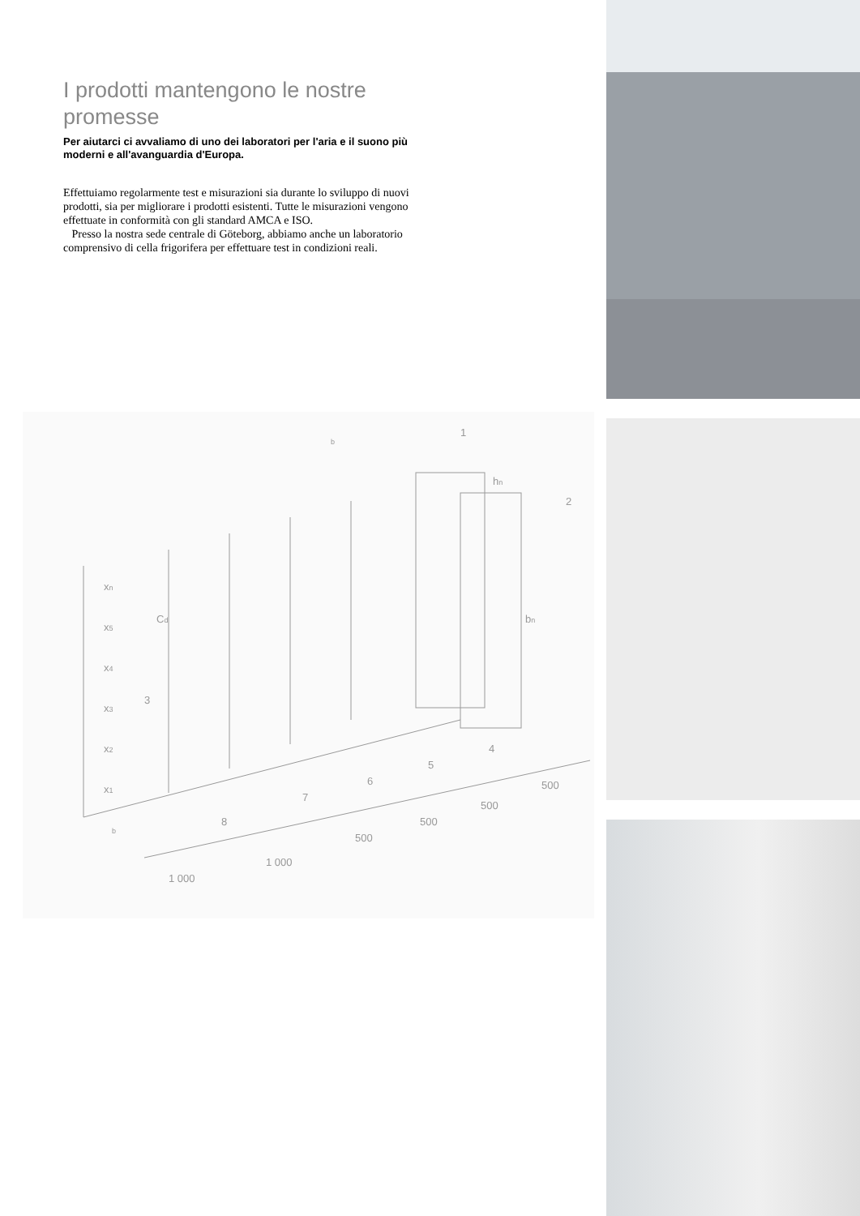I prodotti mantengono le nostre promesse
Per aiutarci ci avvaliamo di uno dei laboratori per l'aria e il suono più moderni e all'avanguardia d'Europa.
Effettuiamo regolarmente test e misurazioni sia durante lo sviluppo di nuovi prodotti, sia per migliorare i prodotti esistenti. Tutte le misurazioni vengono effettuate in conformità con gli standard AMCA e ISO.
Presso la nostra sede centrale di Göteborg, abbiamo anche un laboratorio comprensivo di cella frigorifera per effettuare test in condizioni reali.
1
2
3
4
5
6
7
8
1 000
1 000
500
500
500
500
xn
x5
x4
x3
x2
x1
hn
bn
Cd
b
b